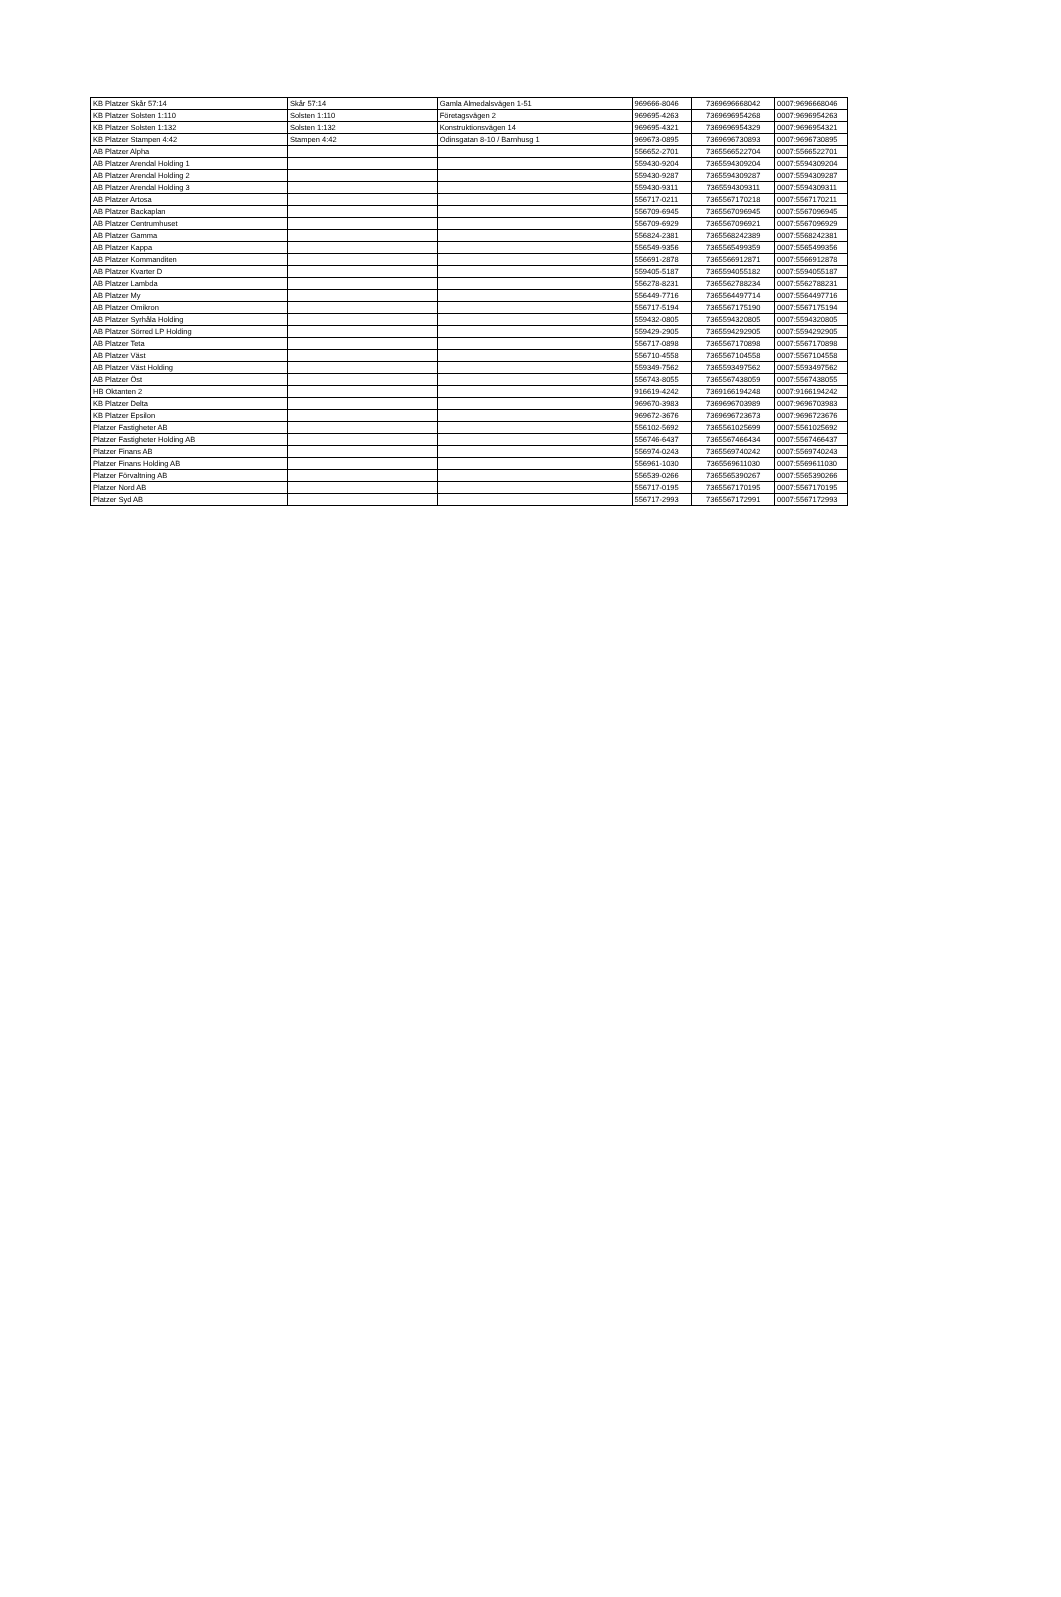| KB Platzer Skår 57:14 | Skår 57:14 | Gamla Almedalsvägen 1-51 | 969666-8046 | 7369696668042 | 0007:9696668046 |
| KB Platzer Solsten 1:110 | Solsten 1:110 | Företagsvägen 2 | 969695-4263 | 7369696954268 | 0007:9696954263 |
| KB Platzer Solsten 1:132 | Solsten 1:132 | Konstruktionsvägen 14 | 969695-4321 | 7369696954329 | 0007:9696954321 |
| KB Platzer Stampen 4:42 | Stampen 4:42 | Odinsgatan 8-10 / Barnhusg 1 | 969673-0895 | 7369696730893 | 0007:9696730895 |
| AB Platzer Alpha | | | 556652-2701 | 7365566522704 | 0007:5566522701 |
| AB Platzer Arendal Holding 1 | | | 559430-9204 | 7365594309204 | 0007:5594309204 |
| AB Platzer Arendal Holding 2 | | | 559430-9287 | 7365594309287 | 0007:5594309287 |
| AB Platzer Arendal Holding 3 | | | 559430-9311 | 7365594309311 | 0007:5594309311 |
| AB Platzer Artosa | | | 556717-0211 | 7365567170218 | 0007:5567170211 |
| AB Platzer Backaplan | | | 556709-6945 | 7365567096945 | 0007:5567096945 |
| AB Platzer Centrumhuset | | | 556709-6929 | 7365567096921 | 0007:5567096929 |
| AB Platzer Gamma | | | 556824-2381 | 7365568242389 | 0007:5568242381 |
| AB Platzer Kappa | | | 556549-9356 | 7365565499359 | 0007:5565499356 |
| AB Platzer Kommanditen | | | 556691-2878 | 7365566912871 | 0007:5566912878 |
| AB Platzer Kvarter D | | | 559405-5187 | 7365594055182 | 0007:5594055187 |
| AB Platzer Lambda | | | 556278-8231 | 7365562788234 | 0007:5562788231 |
| AB Platzer My | | | 556449-7716 | 7365564497714 | 0007:5564497716 |
| AB Platzer Omikron | | | 556717-5194 | 7365567175190 | 0007:5567175194 |
| AB Platzer Syrhåla Holding | | | 559432-0805 | 7365594320805 | 0007:5594320805 |
| AB Platzer Sörred LP Holding | | | 559429-2905 | 7365594292905 | 0007:5594292905 |
| AB Platzer Teta | | | 556717-0898 | 7365567170898 | 0007:5567170898 |
| AB Platzer Väst | | | 556710-4558 | 7365567104558 | 0007:5567104558 |
| AB Platzer Väst Holding | | | 559349-7562 | 7365593497562 | 0007:5593497562 |
| AB Platzer Öst | | | 556743-8055 | 7365567438059 | 0007:5567438055 |
| HB Oktanten 2 | | | 916619-4242 | 7369166194248 | 0007:9166194242 |
| KB Platzer Delta | | | 969670-3983 | 7369696703989 | 0007:9696703983 |
| KB Platzer Epsilon | | | 969672-3676 | 7369696723673 | 0007:9696723676 |
| Platzer Fastigheter AB | | | 556102-5692 | 7365561025699 | 0007:5561025692 |
| Platzer Fastigheter Holding AB | | | 556746-6437 | 7365567466434 | 0007:5567466437 |
| Platzer Finans AB | | | 556974-0243 | 7365569740242 | 0007:5569740243 |
| Platzer Finans Holding AB | | | 556961-1030 | 7365569611030 | 0007:5569611030 |
| Platzer Förvaltning AB | | | 556539-0266 | 7365565390267 | 0007:5565390266 |
| Platzer Nord AB | | | 556717-0195 | 7365567170195 | 0007:5567170195 |
| Platzer Syd AB | | | 556717-2993 | 7365567172991 | 0007:5567172993 |